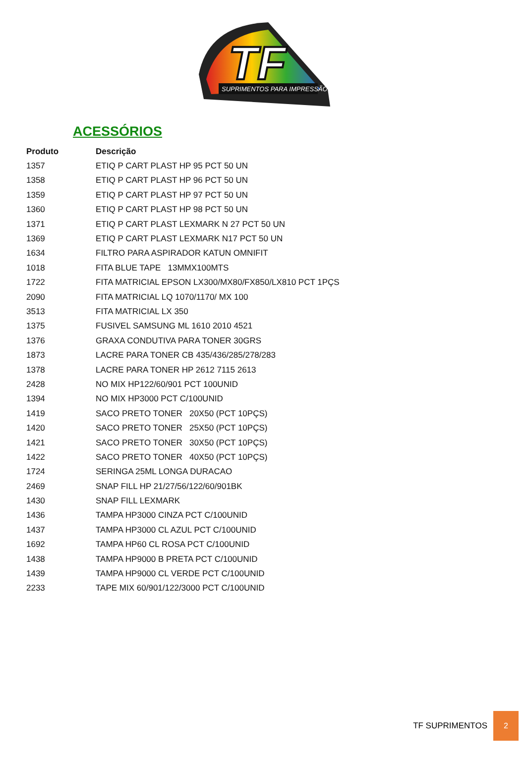TF
SUPRIMENTOS PARA IMPRESSÃO
ACESSÓRIOS
| Produto | Descrição |
| --- | --- |
| 1357 | ETIQ P CART PLAST HP 95 PCT 50 UN |
| 1358 | ETIQ P CART PLAST HP 96 PCT 50 UN |
| 1359 | ETIQ P CART PLAST HP 97 PCT 50 UN |
| 1360 | ETIQ P CART PLAST HP 98 PCT 50 UN |
| 1371 | ETIQ P CART PLAST LEXMARK N 27 PCT 50 UN |
| 1369 | ETIQ P CART PLAST LEXMARK N17 PCT 50 UN |
| 1634 | FILTRO PARA ASPIRADOR KATUN OMNIFIT |
| 1018 | FITA BLUE TAPE 13MMX100MTS |
| 1722 | FITA MATRICIAL EPSON LX300/MX80/FX850/LX810 PCT 1PÇS |
| 2090 | FITA MATRICIAL LQ 1070/1170/ MX 100 |
| 3513 | FITA MATRICIAL LX 350 |
| 1375 | FUSIVEL SAMSUNG ML 1610 2010 4521 |
| 1376 | GRAXA CONDUTIVA PARA TONER 30GRS |
| 1873 | LACRE PARA TONER CB 435/436/285/278/283 |
| 1378 | LACRE PARA TONER HP 2612 7115 2613 |
| 2428 | NO MIX HP122/60/901 PCT 100UNID |
| 1394 | NO MIX HP3000 PCT C/100UNID |
| 1419 | SACO PRETO TONER 20X50 (PCT 10PÇS) |
| 1420 | SACO PRETO TONER 25X50 (PCT 10PÇS) |
| 1421 | SACO PRETO TONER 30X50 (PCT 10PÇS) |
| 1422 | SACO PRETO TONER 40X50 (PCT 10PÇS) |
| 1724 | SERINGA 25ML LONGA DURACAO |
| 2469 | SNAP FILL HP 21/27/56/122/60/901BK |
| 1430 | SNAP FILL LEXMARK |
| 1436 | TAMPA HP3000 CINZA PCT C/100UNID |
| 1437 | TAMPA HP3000 CL AZUL PCT C/100UNID |
| 1692 | TAMPA HP60 CL ROSA PCT C/100UNID |
| 1438 | TAMPA HP9000 B PRETA PCT C/100UNID |
| 1439 | TAMPA HP9000 CL VERDE PCT C/100UNID |
| 2233 | TAPE MIX 60/901/122/3000 PCT C/100UNID |
TF SUPRIMENTOS 2